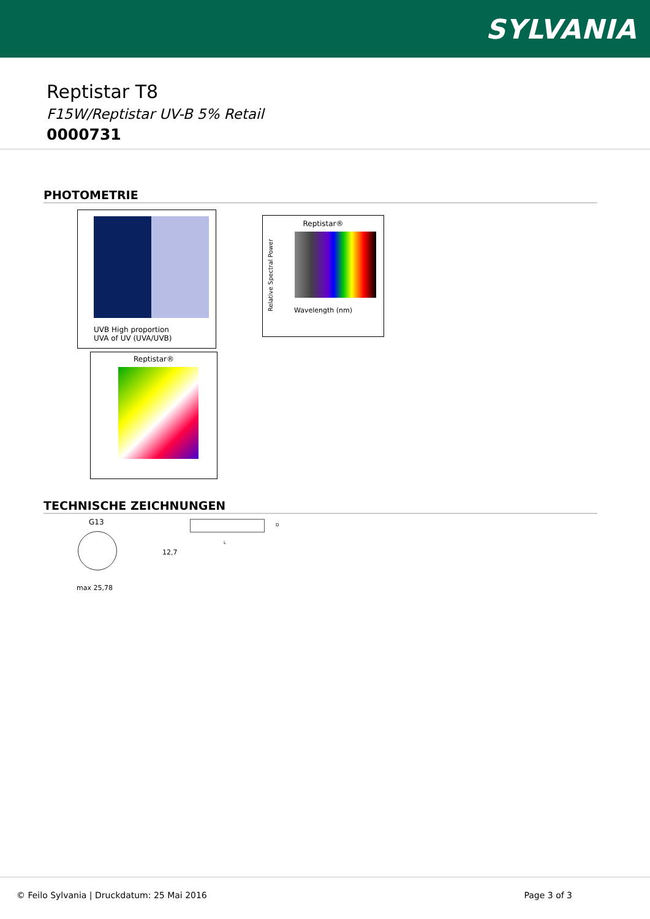SYLVANIA
Reptistar T8
F15W/Reptistar UV-B 5% Retail
0000731
PHOTOMETRIE
UVB High proportion
UVA of UV (UVA/UVB)
Reptistar®
Wavelength (nm)
Relative Spectral Power
Reptistar®
TECHNISCHE ZEICHNUNGEN
G13
max 25,78
12,7
D
L
© Feilo Sylvania | Druckdatum: 25 Mai 2016 Page 3 of 3